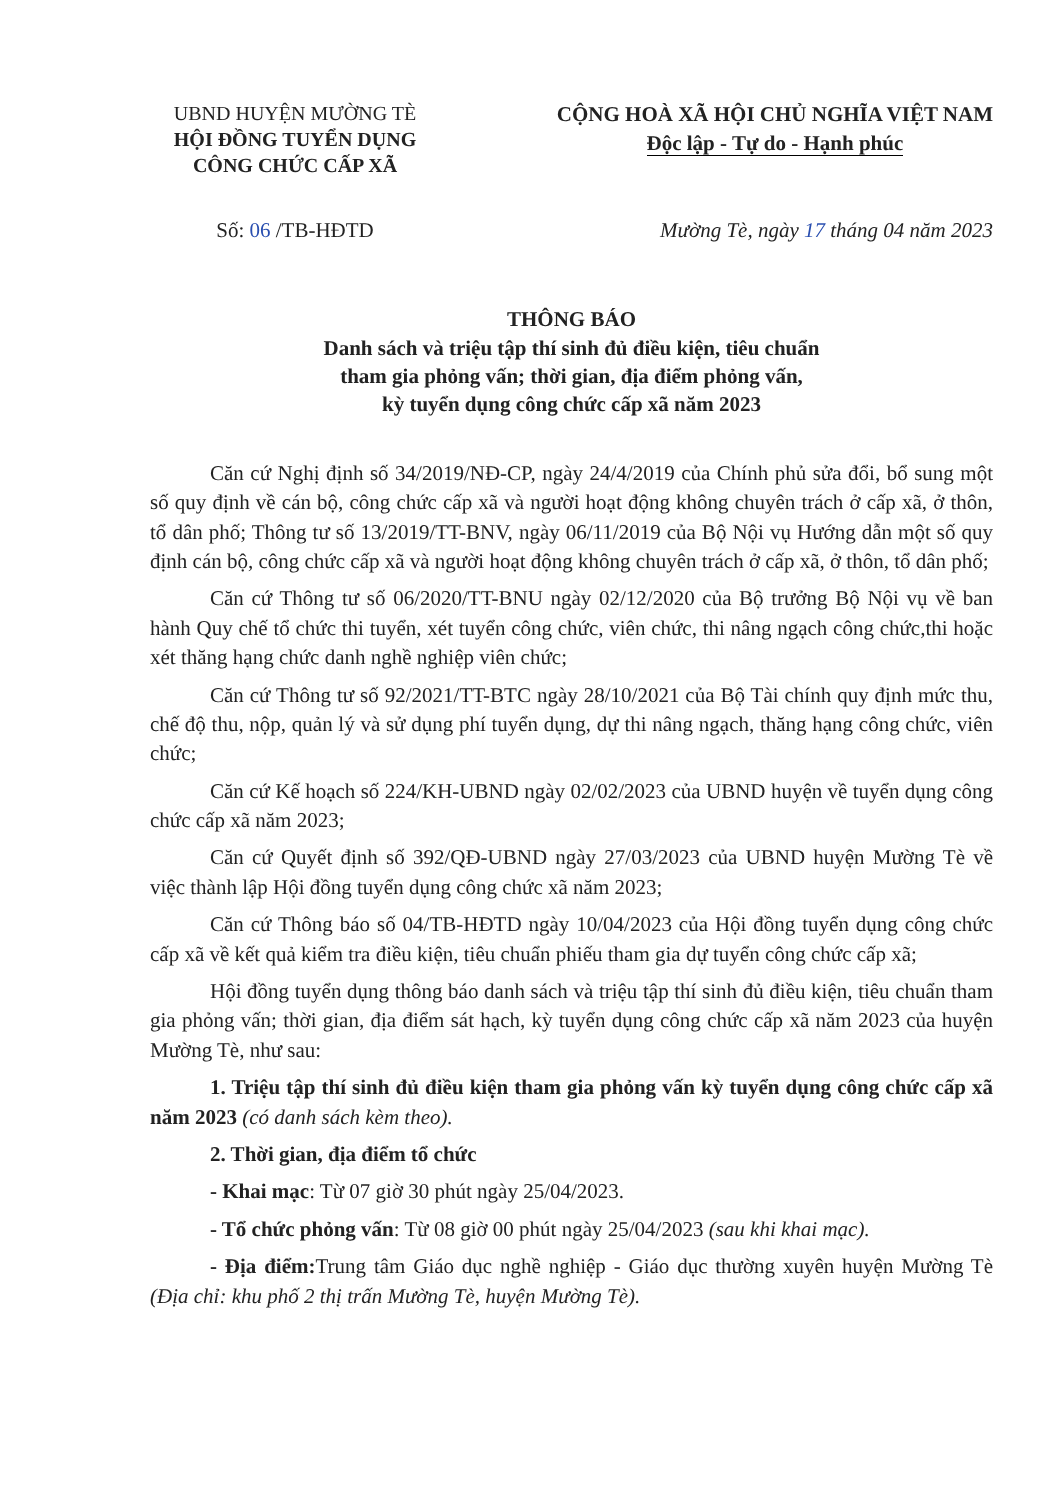UBND HUYỆN MƯỜNG TÈ
HỘI ĐỒNG TUYỂN DỤNG
CÔNG CHỨC CẤP XÃ
CỘNG HOÀ XÃ HỘI CHỦ NGHĨA VIỆT NAM
Độc lập - Tự do - Hạnh phúc
Số: 06 /TB-HĐTD Mường Tè, ngày 17 tháng 04 năm 2023
THÔNG BÁO
Danh sách và triệu tập thí sinh đủ điều kiện, tiêu chuẩn
tham gia phỏng vấn; thời gian, địa điểm phỏng vấn,
kỳ tuyển dụng công chức cấp xã năm 2023
Căn cứ Nghị định số 34/2019/NĐ-CP, ngày 24/4/2019 của Chính phủ sửa đổi, bổ sung một số quy định về cán bộ, công chức cấp xã và người hoạt động không chuyên trách ở cấp xã, ở thôn, tổ dân phố; Thông tư số 13/2019/TT-BNV, ngày 06/11/2019 của Bộ Nội vụ Hướng dẫn một số quy định cán bộ, công chức cấp xã và người hoạt động không chuyên trách ở cấp xã, ở thôn, tổ dân phố;
Căn cứ Thông tư số 06/2020/TT-BNU ngày 02/12/2020 của Bộ trưởng Bộ Nội vụ về ban hành Quy chế tổ chức thi tuyển, xét tuyển công chức, viên chức, thi nâng ngạch công chức,thi hoặc xét thăng hạng chức danh nghề nghiệp viên chức;
Căn cứ Thông tư số 92/2021/TT-BTC ngày 28/10/2021 của Bộ Tài chính quy định mức thu, chế độ thu, nộp, quản lý và sử dụng phí tuyển dụng, dự thi nâng ngạch, thăng hạng công chức, viên chức;
Căn cứ Kế hoạch số 224/KH-UBND ngày 02/02/2023 của UBND huyện về tuyển dụng công chức cấp xã năm 2023;
Căn cứ Quyết định số 392/QĐ-UBND ngày 27/03/2023 của UBND huyện Mường Tè về việc thành lập Hội đồng tuyển dụng công chức xã năm 2023;
Căn cứ Thông báo số 04/TB-HĐTD ngày 10/04/2023 của Hội đồng tuyển dụng công chức cấp xã về kết quả kiểm tra điều kiện, tiêu chuẩn phiếu tham gia dự tuyển công chức cấp xã;
Hội đồng tuyển dụng thông báo danh sách và triệu tập thí sinh đủ điều kiện, tiêu chuẩn tham gia phỏng vấn; thời gian, địa điểm sát hạch, kỳ tuyển dụng công chức cấp xã năm 2023 của huyện Mường Tè, như sau:
1. Triệu tập thí sinh đủ điều kiện tham gia phỏng vấn kỳ tuyển dụng công chức cấp xã năm 2023 (có danh sách kèm theo).
2. Thời gian, địa điểm tổ chức
- Khai mạc: Từ 07 giờ 30 phút ngày 25/04/2023.
- Tổ chức phỏng vấn: Từ 08 giờ 00 phút ngày 25/04/2023 (sau khi khai mạc).
- Địa điểm: Trung tâm Giáo dục nghề nghiệp - Giáo dục thường xuyên huyện Mường Tè (Địa chỉ: khu phố 2 thị trấn Mường Tè, huyện Mường Tè).